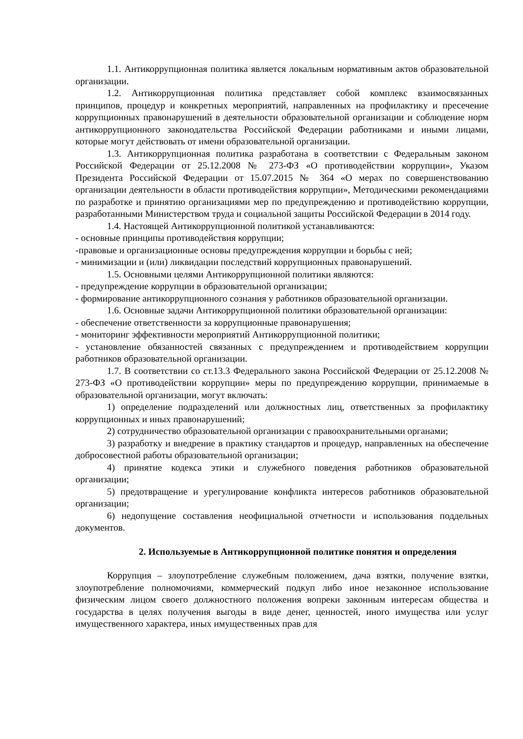1.1. Антикоррупционная политика является локальным нормативным актов образовательной организации.
1.2. Антикоррупционная политика представляет собой комплекс взаимосвязанных принципов, процедур и конкретных мероприятий, направленных на профилактику и пресечение коррупционных правонарушений в деятельности образовательной организации и соблюдение норм антикоррупционного законодательства Российской Федерации работниками и иными лицами, которые могут действовать от имени образовательной организации.
1.3. Антикоррупционная политика разработана в соответствии с Федеральным законом Российской Федерации от 25.12.2008 № 273-ФЗ «О противодействии коррупции», Указом Президента Российской Федерации от 15.07.2015 № 364 «О мерах по совершенствованию организации деятельности в области противодействия коррупции», Методическими рекомендациями по разработке и принятию организациями мер по предупреждению и противодействию коррупции, разработанными Министерством труда и социальной защиты Российской Федерации в 2014 году.
1.4. Настоящей Антикоррупционной политикой устанавливаются:
- основные принципы противодействия коррупции;
-правовые и организационные основы предупреждения коррупции и борьбы с ней;
- минимизации и (или) ликвидации последствий коррупционных правонарушений.
1.5. Основными целями Антикоррупционной политики являются:
- предупреждение коррупции в образовательной организации;
- формирование антикоррупционного сознания у работников образовательной организации.
1.6. Основные задачи Антикоррупционной политики образовательной организации:
- обеспечение ответственности за коррупционные правонарушения;
- мониторинг эффективности мероприятий Антикоррупционной политики;
- установление обязанностей связанных с предупреждением и противодействием коррупции работников образовательной организации.
1.7. В соответствии со ст.13.3 Федерального закона Российской Федерации от 25.12.2008 № 273-ФЗ «О противодействии коррупции» меры по предупреждению коррупции, принимаемые в образовательной организации, могут включать:
1) определение подразделений или должностных лиц, ответственных за профилактику коррупционных и иных правонарушений;
2) сотрудничество образовательной организации с правоохранительными органами;
3) разработку и внедрение в практику стандартов и процедур, направленных на обеспечение добросовестной работы образовательной организации;
4) принятие кодекса этики и служебного поведения работников образовательной организации;
5) предотвращение и урегулирование конфликта интересов работников образовательной организации;
6) недопущение составления неофициальной отчетности и использования поддельных документов.
2. Используемые в Антикоррупционной политике понятия и определения
Коррупция – злоупотребление служебным положением, дача взятки, получение взятки, злоупотребление полномочиями, коммерческий подкуп либо иное незаконное использование физическим лицом своего должностного положения вопреки законным интересам общества и государства в целях получения выгоды в виде денег, ценностей, иного имущества или услуг имущественного характера, иных имущественных прав для